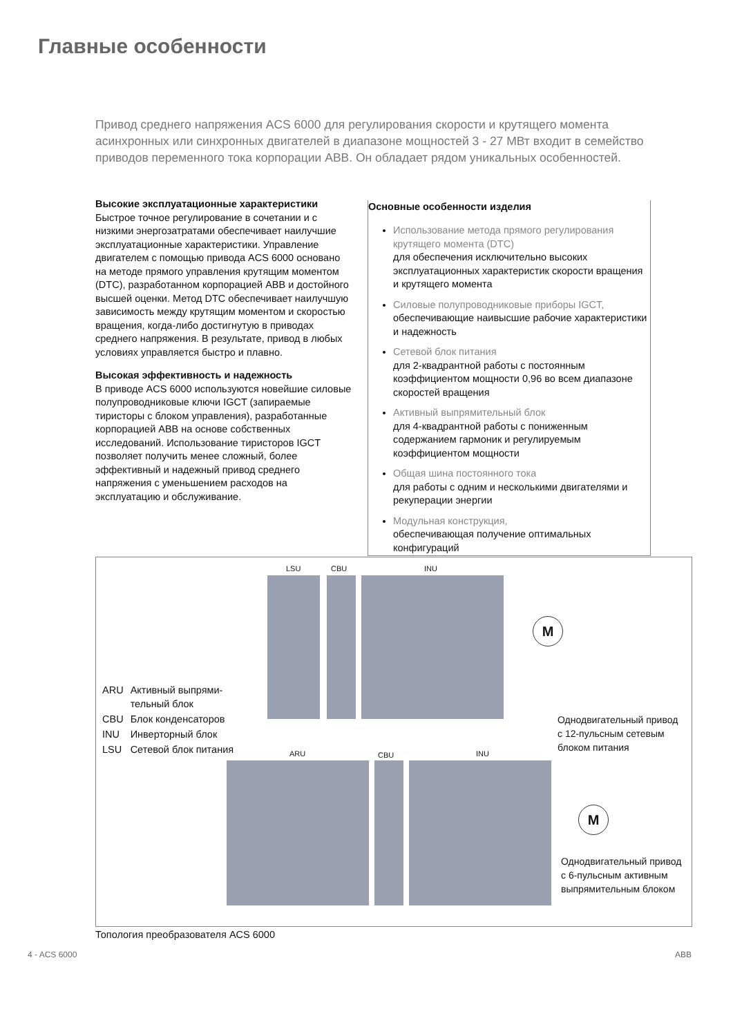Главные особенности
Привод среднего напряжения ACS 6000 для регулирования скорости и крутящего момента асинхронных или синхронных двигателей в диапазоне мощностей 3 - 27 МВт входит в семейство приводов переменного тока корпорации ABB. Он обладает рядом уникальных особенностей.
Высокие эксплуатационные характеристики
Быстрое точное регулирование в сочетании и с низкими энергозатратами обеспечивает наилучшие эксплуатационные характеристики. Управление двигателем с помощью привода ACS 6000 основано на методе прямого управления крутящим моментом (DTC), разработанном корпорацией ABB и достойного высшей оценки. Метод DTC обеспечивает наилучшую зависимость между крутящим моментом и скоростью вращения, когда-либо достигнутую в приводах среднего напряжения. В результате, привод в любых условиях управляется быстро и плавно.
Высокая эффективность и надежность
В приводе ACS 6000 используются новейшие силовые полупроводниковые ключи IGCT (запираемые тиристоры с блоком управления), разработанные корпорацией ABB на основе собственных исследований. Использование тиристоров IGCT позволяет получить менее сложный, более эффективный и надежный привод среднего напряжения с уменьшением расходов на эксплуатацию и обслуживание.
Основные особенности изделия
Использование метода прямого регулирования крутящего момента (DTC)
для обеспечения исключительно высоких эксплуатационных характеристик скорости вращения и крутящего момента
Силовые полупроводниковые приборы IGCT,
обеспечивающие наивысшие рабочие характеристики и надежность
Сетевой блок питания
для 2-квадрантной работы с постоянным коэффициентом мощности 0,96 во всем диапазоне скоростей вращения
Активный выпрямительный блок
для 4-квадрантной работы с пониженным содержанием гармоник и регулируемым коэффициентом мощности
Общая шина постоянного тока
для работы с одним и несколькими двигателями и рекуперации энергии
Модульная конструкция,
обеспечивающая получение оптимальных конфигураций
LSU CBU INU
M
| ARU | Активный выпрями- тельный блок |
| CBU | Блок конденсаторов |
| INU | Инверторный блок |
| LSU | Сетевой блок питания |
Однодвигательный привод
с 12-пульсным сетевым
блоком питания
ARU CBU INU
M
Однодвигательный привод
с 6-пульсным активным
выпрямительным блоком
Топология преобразователя ACS 6000
4 - ACS 6000 ABB